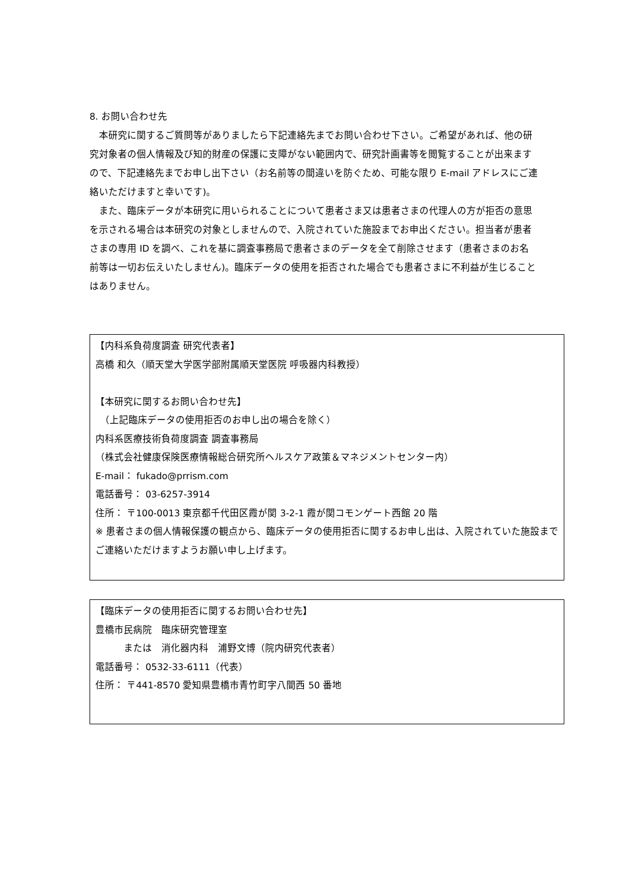8. お問い合わせ先
　本研究に関するご質問等がありましたら下記連絡先までお問い合わせ下さい。ご希望があれば、他の研究対象者の個人情報及び知的財産の保護に支障がない範囲内で、研究計画書等を閲覧することが出来ますので、下記連絡先までお申し出下さい（お名前等の間違いを防ぐため、可能な限り E-mail アドレスにご連絡いただけますと幸いです)。
　また、臨床データが本研究に用いられることについて患者さま又は患者さまの代理人の方が拒否の意思を示される場合は本研究の対象としませんので、入院されていた施設までお申出ください。担当者が患者さまの専用 ID を調べ、これを基に調査事務局で患者さまのデータを全て削除させます（患者さまのお名前等は一切お伝えいたしません)。臨床データの使用を拒否された場合でも患者さまに不利益が生じることはありません。
【内科系負荷度調査 研究代表者】
高橋 和久（順天堂大学医学部附属順天堂医院 呼吸器内科教授）
【本研究に関するお問い合わせ先】
　（上記臨床データの使用拒否のお申し出の場合を除く）
内科系医療技術負荷度調査 調査事務局
（株式会社健康保険医療情報総合研究所ヘルスケア政策＆マネジメントセンター内）
E-mail： fukado@prrism.com
電話番号： 03-6257-3914
住所： 〒100-0013 東京都千代田区霞が関 3-2-1 霞が関コモンゲート西館 20 階
※ 患者さまの個人情報保護の観点から、臨床データの使用拒否に関するお申し出は、入院されていた施設までご連絡いただけますようお願い申し上げます。
【臨床データの使用拒否に関するお問い合わせ先】
豊橋市民病院　臨床研究管理室
　　　または　消化器内科　浦野文博（院内研究代表者）
電話番号： 0532-33-6111（代表）
住所： 〒441-8570 愛知県豊橋市青竹町字八間西 50 番地